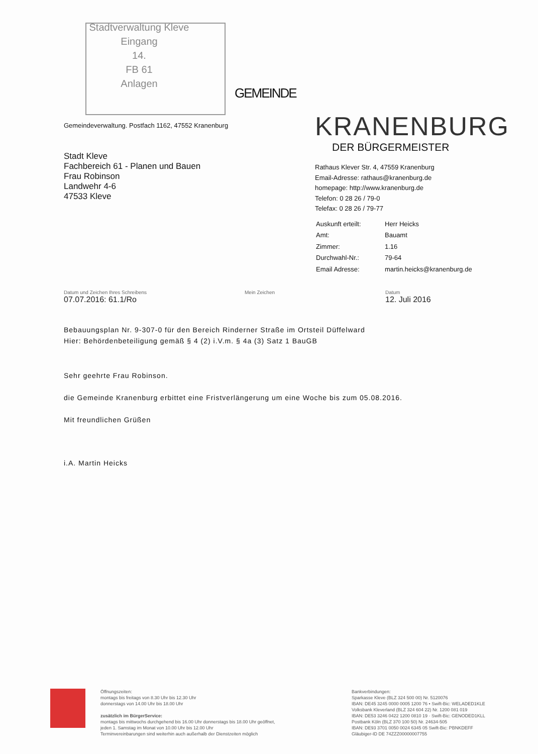Stadtverwaltung Kleve
Eingang
14.
FB 61
Anlagen
Gemeindeverwaltung. Postfach 1162, 47552 Kranenburg
Stadt Kleve
Fachbereich 61 - Planen und Bauen
Frau Robinson
Landwehr 4-6
47533 Kleve
GEMEINDE
KRANENBURG
DER BÜRGERMEISTER
Rathaus Klever Str. 4, 47559 Kranenburg
Email-Adresse: rathaus@kranenburg.de
homepage: http://www.kranenburg.de
Telefon: 0 28 26 / 79-0
Telefax: 0 28 26 / 79-77
| Auskunft erteilt: | Herr Heicks |
| Amt: | Bauamt |
| Zimmer: | 1.16 |
| Durchwahl-Nr.: | 79-64 |
| Email Adresse: | martin.heicks@kranenburg.de |
Datum und Zeichen Ihres Schreibens
07.07.2016: 61.1/Ro
Mein Zeichen Datum
12. Juli 2016
Bebauungsplan Nr. 9-307-0 für den Bereich Rinderner Straße im Ortsteil Düffelward
Hier: Behördenbeteiligung gemäß § 4 (2) i.V.m. § 4a (3) Satz 1 BauGB
Sehr geehrte Frau Robinson.
die Gemeinde Kranenburg erbittet eine Fristverlängerung um eine Woche bis zum 05.08.2016.
Mit freundlichen Grüßen
i.A. Martin Heicks
Öffnungszeiten:
montags bis freitags von 8.30 Uhr bis 12.30 Uhr
donnerstags von 14.00 Uhr bis 18.00 Uhr
zusätzlich im BürgerService:
montags bis mittwochs durchgehend bis 16.00 Uhr donnerstags bis 18.00 Uhr geöffnet,
jeden 1. Samstag im Monat von 10.00 Uhr bis 12.00 Uhr
Terminvereinbarungen sind weiterhin auch außerhalb der Dienstzeiten möglich
Bankverbindungen:
Sparkasse Kleve (BLZ 324 500 00) Nr. 5120076
IBAN: DE45 3245 0000 0005 1200 76 • Swift-Bic: WELADED1KLE
Volksbank Kleverland (BLZ 324 604 22) Nr. 1200 081 019
IBAN: DE53 3246 0422 1200 0810 19 · Swift-Bic: GENODED1KLL
Postbank Köln (BLZ 370 100 50) Nr. 24634-505
IBAN: DE93 3701 0050 0024 6345 05 Swift-Bic: PBNKDEFF
Gläubiger-ID DE 74ZZZ00000007755